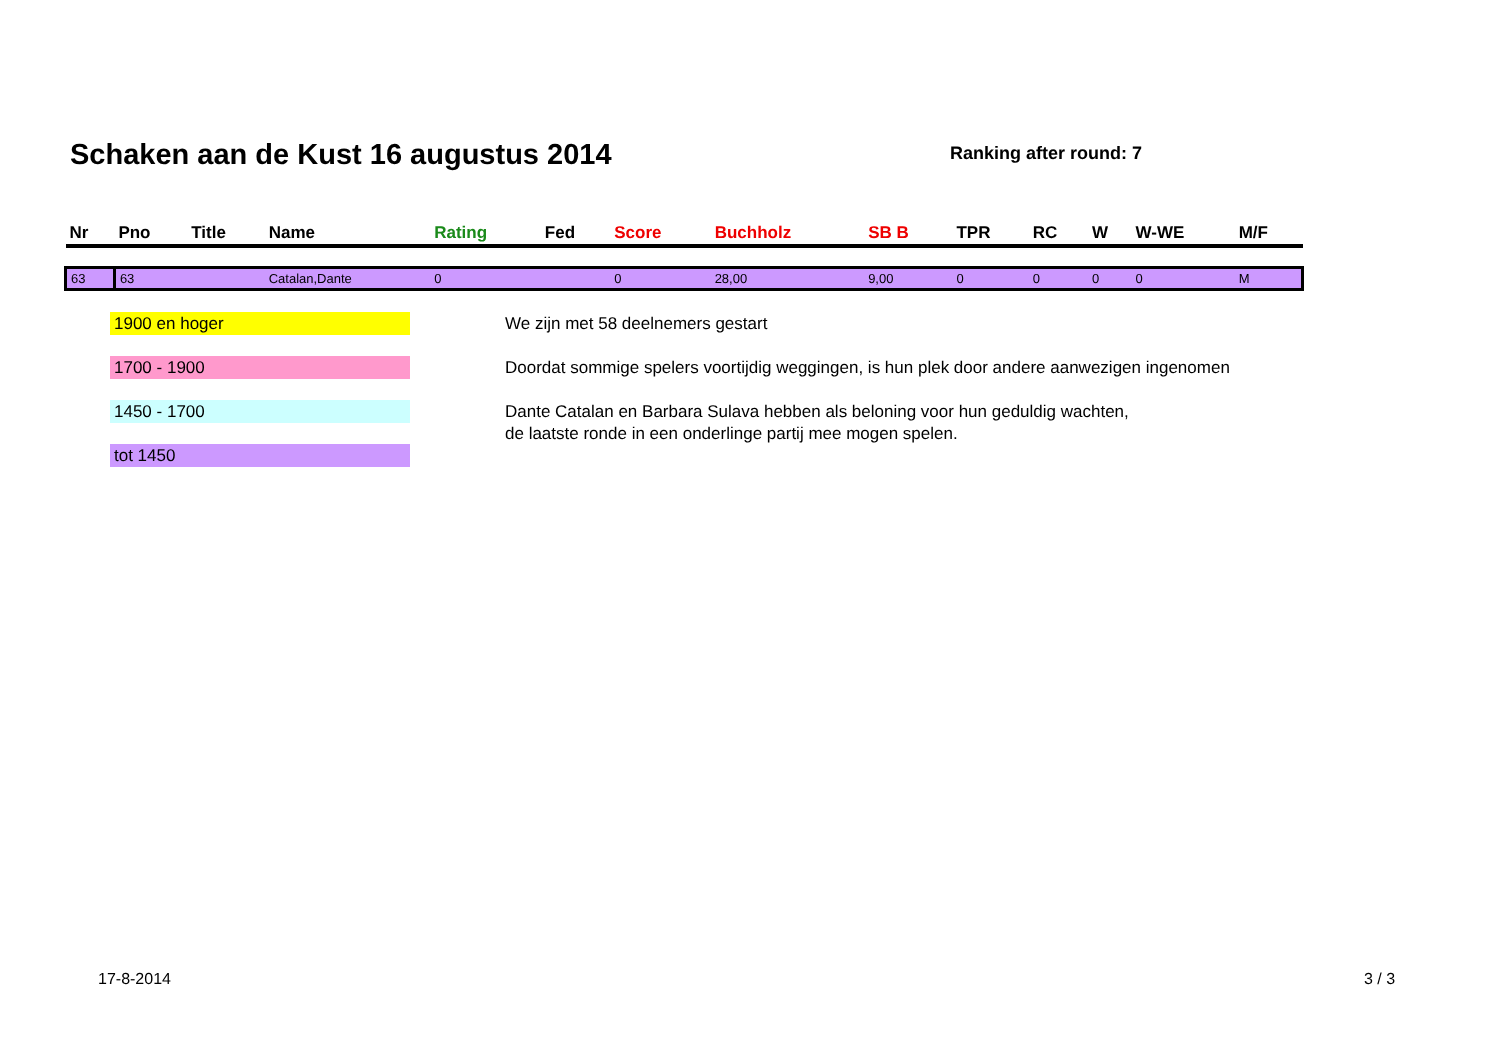Schaken aan de Kust 16 augustus 2014
Ranking after round: 7
| Nr | Pno | Title | Name | Rating | Fed | Score | Buchholz | SB B | TPR | RC | W | W-WE | M/F |
| --- | --- | --- | --- | --- | --- | --- | --- | --- | --- | --- | --- | --- | --- |
| 63 | 63 | | Catalan,Dante | 0 | | 0 | 28,00 | 9,00 | 0 | 0 | 0 | 0 | M |
1900 en hoger
1700 - 1900
1450 - 1700
tot 1450
We zijn met 58 deelnemers gestart
Doordat sommige spelers voortijdig weggingen, is hun plek door andere aanwezigen ingenomen
Dante Catalan en Barbara Sulava hebben als beloning voor hun geduldig wachten,
de laatste ronde in een onderlinge partij mee mogen spelen.
17-8-2014 3 / 3